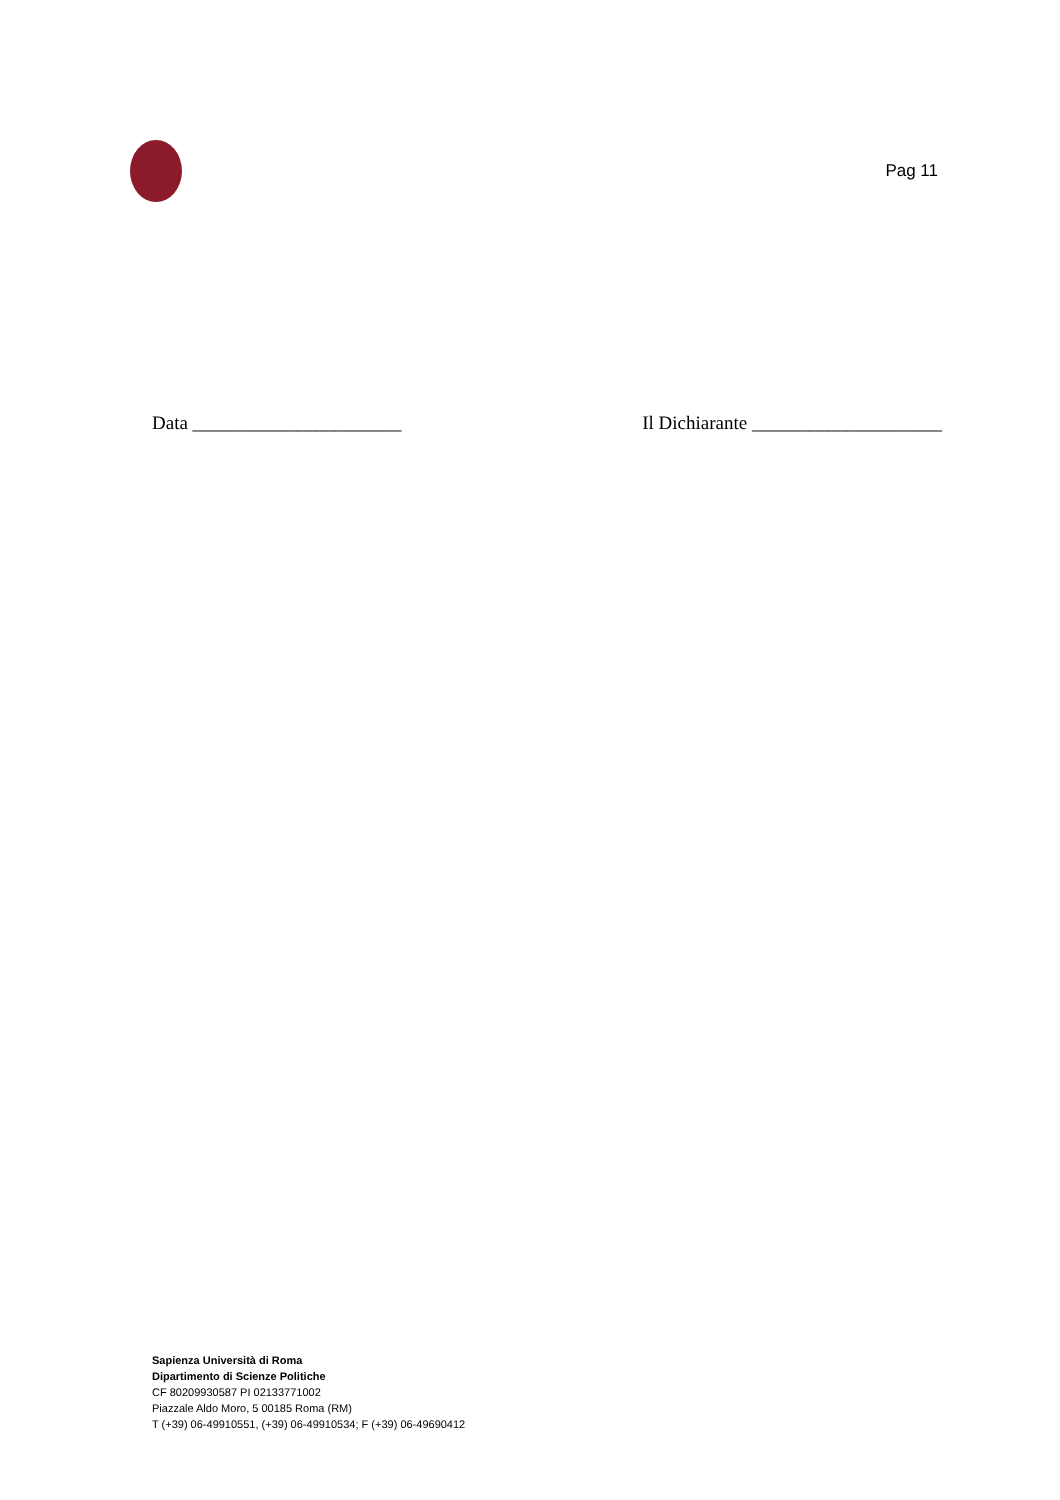Pag 11
Data ______________________ Il Dichiarante ____________________
Sapienza Università di Roma
Dipartimento di Scienze Politiche
CF 80209930587 PI 02133771002
Piazzale Aldo Moro, 5 00185 Roma (RM)
T (+39) 06-49910551, (+39) 06-49910534; F (+39) 06-49690412